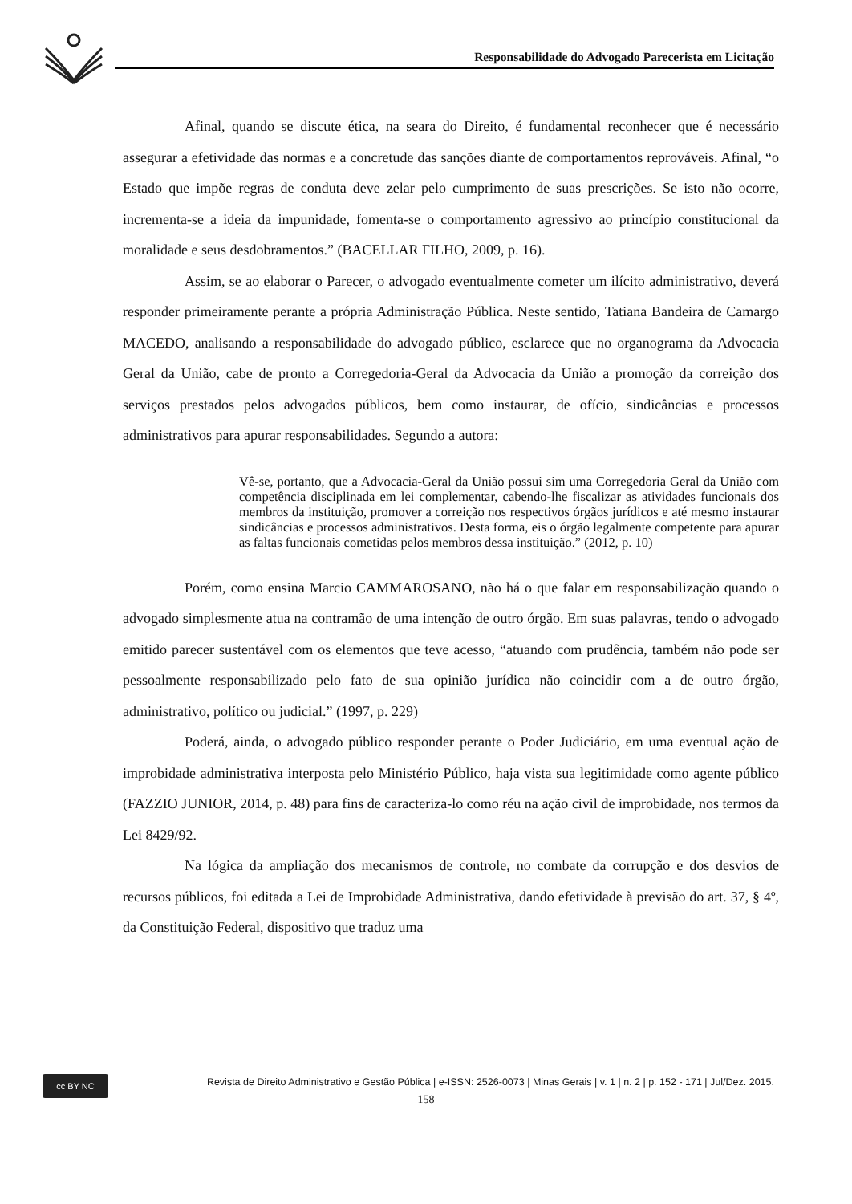Responsabilidade do Advogado Parecerista em Licitação
Afinal, quando se discute ética, na seara do Direito, é fundamental reconhecer que é necessário assegurar a efetividade das normas e a concretude das sanções diante de comportamentos reprováveis. Afinal, “o Estado que impõe regras de conduta deve zelar pelo cumprimento de suas prescrições. Se isto não ocorre, incrementa-se a ideia da impunidade, fomenta-se o comportamento agressivo ao princípio constitucional da moralidade e seus desdobramentos.” (BACELLAR FILHO, 2009, p. 16).
Assim, se ao elaborar o Parecer, o advogado eventualmente cometer um ilícito administrativo, deverá responder primeiramente perante a própria Administração Pública. Neste sentido, Tatiana Bandeira de Camargo MACEDO, analisando a responsabilidade do advogado público, esclarece que no organograma da Advocacia Geral da União, cabe de pronto a Corregedoria-Geral da Advocacia da União a promoção da correição dos serviços prestados pelos advogados públicos, bem como instaurar, de ofício, sindicâncias e processos administrativos para apurar responsabilidades. Segundo a autora:
Vê-se, portanto, que a Advocacia-Geral da União possui sim uma Corregedoria Geral da União com competência disciplinada em lei complementar, cabendo-lhe fiscalizar as atividades funcionais dos membros da instituição, promover a correição nos respectivos órgãos jurídicos e até mesmo instaurar sindicâncias e processos administrativos. Desta forma, eis o órgão legalmente competente para apurar as faltas funcionais cometidas pelos membros dessa instituição.” (2012, p. 10)
Porém, como ensina Marcio CAMMAROSANO, não há o que falar em responsabilização quando o advogado simplesmente atua na contramão de uma intenção de outro órgão. Em suas palavras, tendo o advogado emitido parecer sustentável com os elementos que teve acesso, “atuando com prudência, também não pode ser pessoalmente responsabilizado pelo fato de sua opinião jurídica não coincidir com a de outro órgão, administrativo, político ou judicial.” (1997, p. 229)
Poderá, ainda, o advogado público responder perante o Poder Judiciário, em uma eventual ação de improbidade administrativa interposta pelo Ministério Público, haja vista sua legitimidade como agente público (FAZZIO JUNIOR, 2014, p. 48) para fins de caracteriza-lo como réu na ação civil de improbidade, nos termos da Lei 8429/92.
Na lógica da ampliação dos mecanismos de controle, no combate da corrupção e dos desvios de recursos públicos, foi editada a Lei de Improbidade Administrativa, dando efetividade à previsão do art. 37, § 4º, da Constituição Federal, dispositivo que traduz uma
cc BY NC
Revista de Direito Administrativo e Gestão Pública | e-ISSN: 2526-0073 | Minas Gerais | v. 1 | n. 2 | p. 152 - 171 | Jul/Dez. 2015.
158